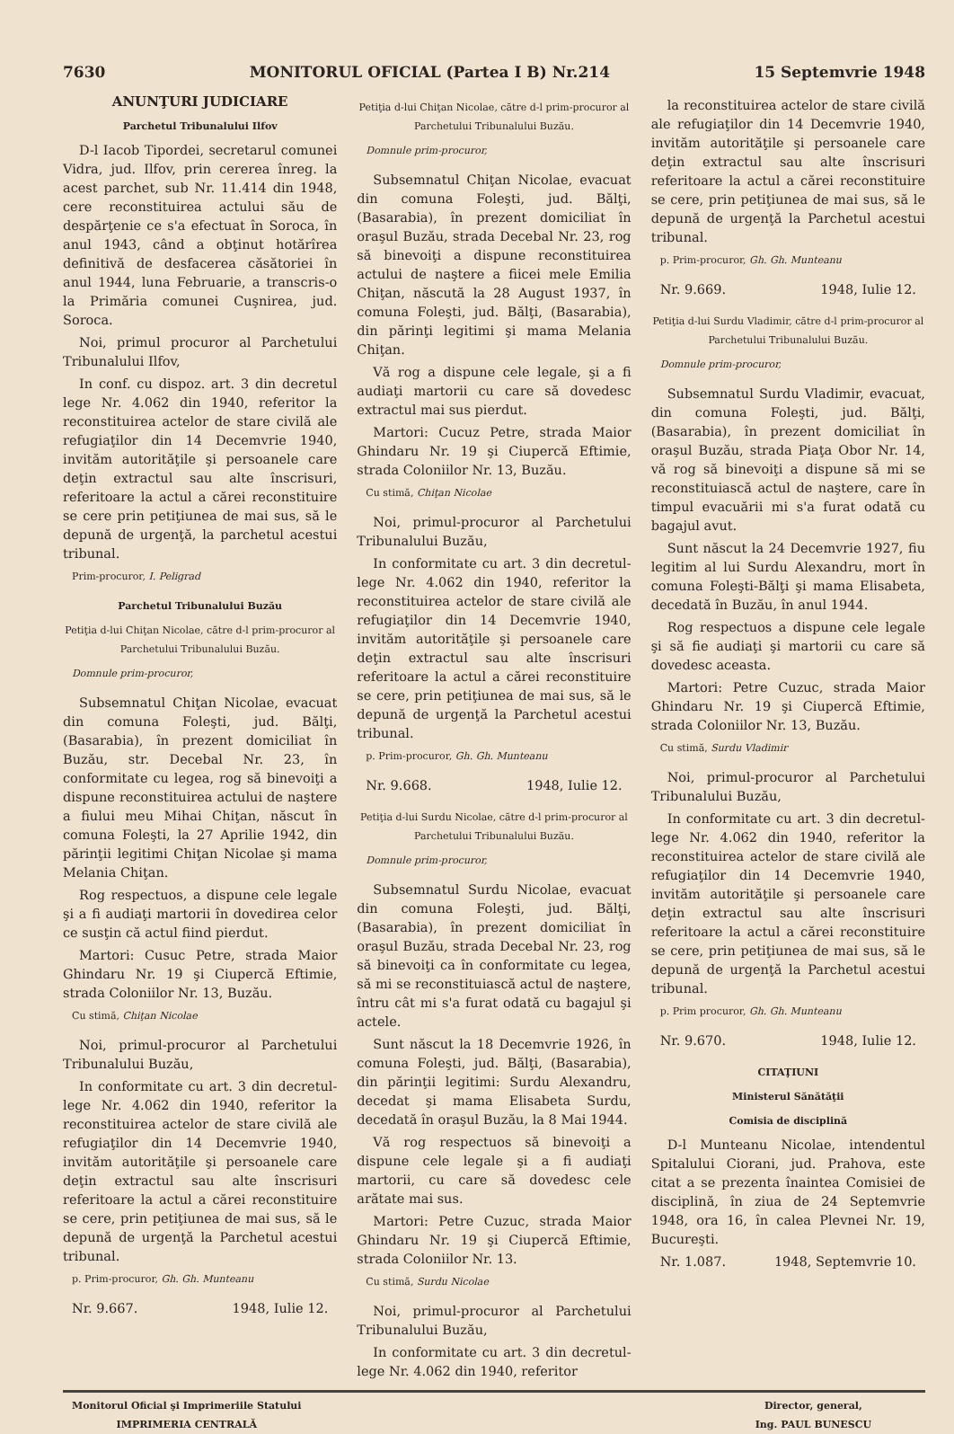7630 MONITORUL OFICIAL (Partea I B) Nr.214 15 Septemvrie 1948
ANUNŢURI JUDICIARE
Parchetul Tribunalului Ilfov
D-l Iacob Tipordei, secretarul comunei Vidra, jud. Ilfov, prin cererea înreg. la acest parchet, sub Nr. 11.414 din 1948, cere reconstituirea actului său de despărţenie ce s'a efectuat în Soroca, în anul 1943, când a obţinut hotărîrea definitivă de desfacerea căsătoriei în anul 1944, luna Februarie, a transcris-o la Primăria comunei Cuşnirea, jud. Soroca.
Noi, primul procuror al Parchetului Tribunalului Ilfov,
In conf. cu dispoz. art. 3 din decretul lege Nr. 4.062 din 1940, referitor la reconstituirea actelor de stare civilă ale refugiaţilor din 14 Decemvrie 1940, invităm autorităţile şi persoanele care deţin extractul sau alte înscrisuri, referitoare la actul a cărei reconstituire se cere prin petiţiunea de mai sus, să le depună de urgenţă, la parchetul acestui tribunal.
Prim-procuror, I. Peligrad
Parchetul Tribunalului Buzău
Petiţia d-lui Chiţan Nicolae, către d-l prim-procuror al Parchetului Tribunalului Buzău.
Domnule prim-procuror,
Subsemnatul Chiţan Nicolae, evacuat din comuna Foleşti, jud. Bălţi, (Basarabia), în prezent domiciliat în Buzău, str. Decebal Nr. 23, în conformitate cu legea, rog să binevoiţi a dispune reconstituirea actului de naştere a fiului meu Mihai Chiţan, născut în comuna Foleşti, la 27 Aprilie 1942, din părinţii legitimi Chiţan Nicolae şi mama Melania Chiţan.
Rog respectuos, a dispune cele legale şi a fi audiaţi martorii în dovedirea celor ce susţin că actul fiind pierdut.
Martori: Cusuc Petre, strada Maior Ghindaru Nr. 19 şi Ciupercă Eftimie, strada Coloniilor Nr. 13, Buzău.
Cu stimă, Chiţan Nicolae
Noi, primul-procuror al Parchetului Tribunalului Buzău,
In conformitate cu art. 3 din decretul-lege Nr. 4.062 din 1940, referitor la reconstituirea actelor de stare civilă ale refugiaţilor din 14 Decemvrie 1940, invităm autorităţile şi persoanele care deţin extractul sau alte înscrisuri referitoare la actul a cărei reconstituire se cere, prin petiţiunea de mai sus, să le depună de urgenţă la Parchetul acestui tribunal.
p. Prim-procuror, Gh. Gh. Munteanu
Nr. 9.667. 1948, Iulie 12.
Petiţia d-lui Chiţan Nicolae, către d-l prim-procuror al Parchetului Tribunalului Buzău.
Domnule prim-procuror,
Subsemnatul Chiţan Nicolae, evacuat din comuna Foleşti, jud. Bălţi, (Basarabia), în prezent domiciliat în oraşul Buzău, strada Decebal Nr. 23, rog să binevoiţi a dispune reconstituirea actului de naştere a fiicei mele Emilia Chiţan, născută la 28 August 1937, în comuna Foleşti, jud. Bălţi, (Basarabia), din părinţi legitimi şi mama Melania Chiţan.
Vă rog a dispune cele legale, şi a fi audiaţi martorii cu care să dovedesc extractul mai sus pierdut.
Martori: Cucuz Petre, strada Maior Ghindaru Nr. 19 şi Ciupercă Eftimie, strada Coloniilor Nr. 13, Buzău.
Cu stimă, Chiţan Nicolae
Noi, primul-procuror al Parchetului Tribunalului Buzău,
In conformitate cu art. 3 din decretul-lege Nr. 4.062 din 1940, referitor la reconstituirea actelor de stare civilă ale refugiaţilor din 14 Decemvrie 1940, invităm autorităţile şi persoanele care deţin extractul sau alte înscrisuri referitoare la actul a cărei reconstituire se cere, prin petiţiunea de mai sus, să le depună de urgenţă la Parchetul acestui tribunal.
p. Prim-procuror, Gh. Gh. Munteanu
Nr. 9.668. 1948, Iulie 12.
Petiţia d-lui Surdu Nicolae, către d-l prim-procuror al Parchetului Tribunalului Buzău.
Domnule prim-procuror,
Subsemnatul Surdu Nicolae, evacuat din comuna Foleşti, jud. Bălţi, (Basarabia), în prezent domiciliat în oraşul Buzău, strada Decebal Nr. 23, rog să binevoiţi ca în conformitate cu legea, să mi se reconstituiască actul de naştere, întru cât mi s'a furat odată cu bagajul şi actele.
Sunt născut la 18 Decemvrie 1926, în comuna Foleşti, jud. Bălţi, (Basarabia), din părinţii legitimi: Surdu Alexandru, decedat şi mama Elisabeta Surdu, decedată în oraşul Buzău, la 8 Mai 1944.
Vă rog respectuos să binevoiţi a dispune cele legale şi a fi audiaţi martorii, cu care să dovedesc cele arătate mai sus.
Martori: Petre Cuzuc, strada Maior Ghindaru Nr. 19 şi Ciupercă Eftimie, strada Coloniilor Nr. 13.
Cu stimă, Surdu Nicolae
Noi, primul-procuror al Parchetului Tribunalului Buzău,
In conformitate cu art. 3 din decretul-lege Nr. 4.062 din 1940, referitor
la reconstituirea actelor de stare civilă ale refugiaţilor din 14 Decemvrie 1940, invităm autorităţile şi persoanele care deţin extractul sau alte înscrisuri referitoare la actul a cărei reconstituire se cere, prin petiţiunea de mai sus, să le depună de urgenţă la Parchetul acestui tribunal.
p. Prim-procuror, Gh. Gh. Munteanu
Nr. 9.669. 1948, Iulie 12.
Petiţia d-lui Surdu Vladimir, către d-l prim-procuror al Parchetului Tribunalului Buzău.
Domnule prim-procuror,
Subsemnatul Surdu Vladimir, evacuat, din comuna Foleşti, jud. Bălţi, (Basarabia), în prezent domiciliat în oraşul Buzău, strada Piaţa Obor Nr. 14, vă rog să binevoiţi a dispune să mi se reconstituiască actul de naştere, care în timpul evacuării mi s'a furat odată cu bagajul avut.
Sunt născut la 24 Decemvrie 1927, fiu legitim al lui Surdu Alexandru, mort în comuna Foleşti-Bălţi şi mama Elisabeta, decedată în Buzău, în anul 1944.
Rog respectuos a dispune cele legale şi să fie audiaţi şi martorii cu care să dovedesc aceasta.
Martori: Petre Cuzuc, strada Maior Ghindaru Nr. 19 şi Ciupercă Eftimie, strada Coloniilor Nr. 13, Buzău.
Cu stimă, Surdu Vladimir
Noi, primul-procuror al Parchetului Tribunalului Buzău,
In conformitate cu art. 3 din decretul-lege Nr. 4.062 din 1940, referitor la reconstituirea actelor de stare civilă ale refugiaţilor din 14 Decemvrie 1940, invităm autorităţile şi persoanele care deţin extractul sau alte înscrisuri referitoare la actul a cărei reconstituire se cere, prin petiţiunea de mai sus, să le depună de urgenţă la Parchetul acestui tribunal.
p. Prim procuror, Gh. Gh. Munteanu
Nr. 9.670. 1948, Iulie 12.
CITAŢIUNI
Ministerul Sănătăţii
Comisia de disciplină
D-l Munteanu Nicolae, intendentul Spitalului Ciorani, jud. Prahova, este citat a se prezenta înaintea Comisiei de disciplină, în ziua de 24 Septemvrie 1948, ora 16, în calea Plevnei Nr. 19, Bucureşti.
Nr. 1.087. 1948, Septemvrie 10.
Monitorul Oficial şi Imprimeriile Statului
IMPRIMERIA CENTRALĂ
Director, general,
Ing. PAUL BUNESCU